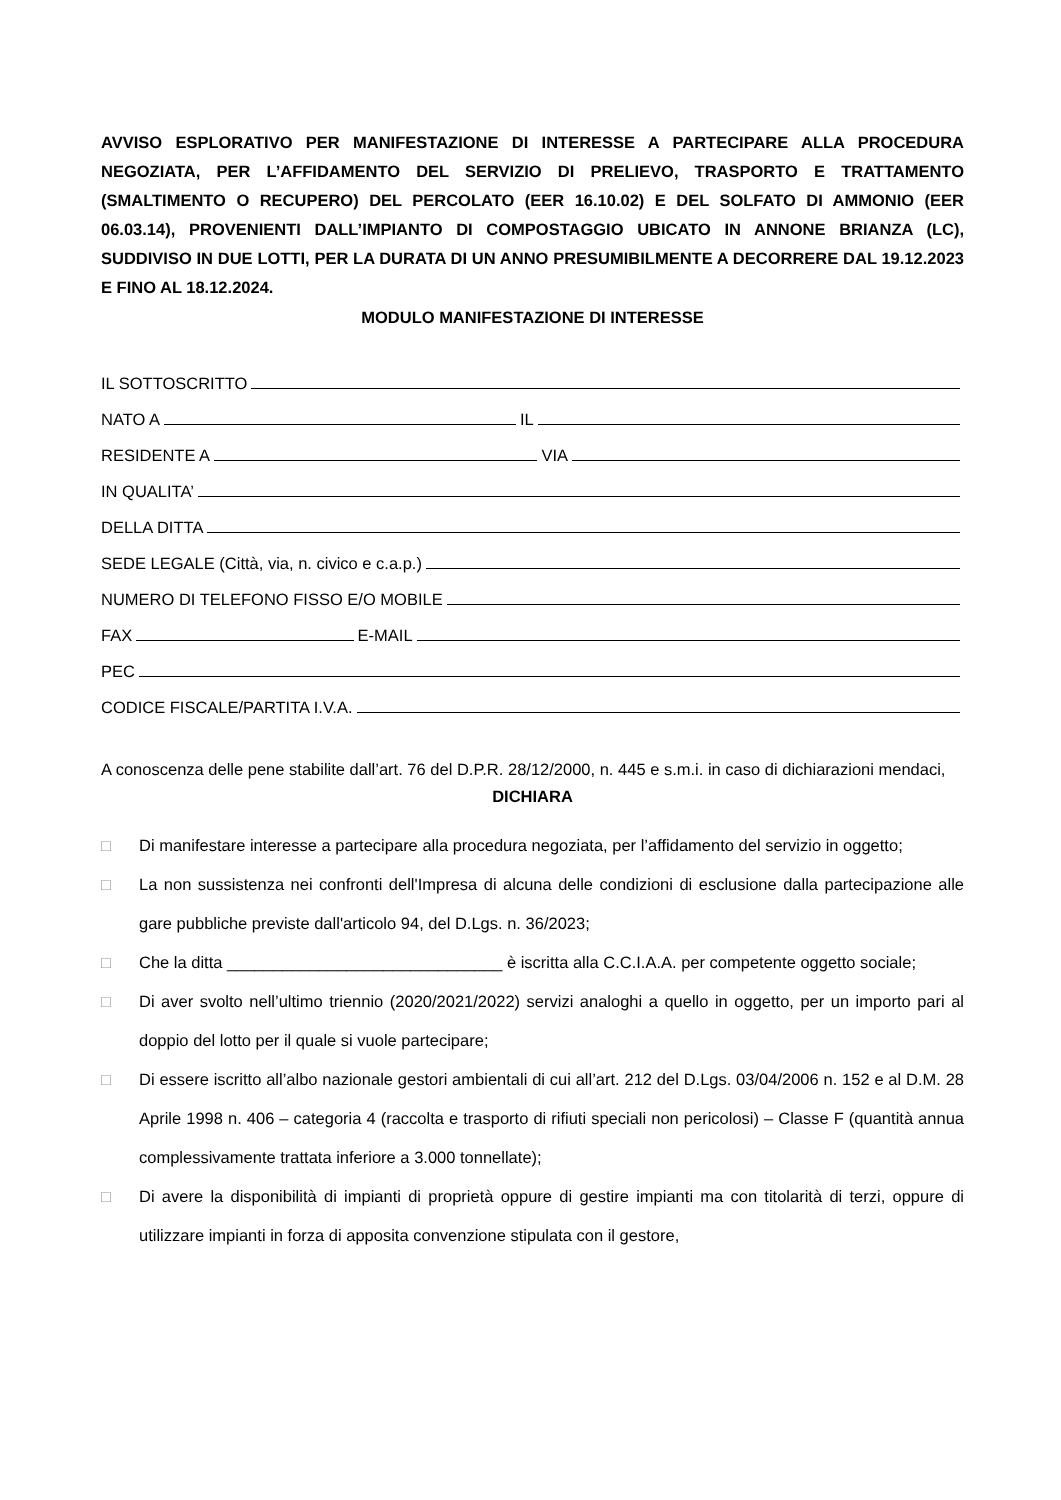AVVISO ESPLORATIVO PER MANIFESTAZIONE DI INTERESSE A PARTECIPARE ALLA PROCEDURA NEGOZIATA, PER L’AFFIDAMENTO DEL SERVIZIO DI PRELIEVO, TRASPORTO E TRATTAMENTO (SMALTIMENTO O RECUPERO) DEL PERCOLATO (EER 16.10.02) E DEL SOLFATO DI AMMONIO (EER 06.03.14), PROVENIENTI DALL’IMPIANTO DI COMPOSTAGGIO UBICATO IN ANNONE BRIANZA (LC), SUDDIVISO IN DUE LOTTI, PER LA DURATA DI UN ANNO PRESUMIBILMENTE A DECORRERE DAL 19.12.2023 E FINO AL 18.12.2024.
MODULO MANIFESTAZIONE DI INTERESSE
IL SOTTOSCRITTO
NATO A IL
RESIDENTE A VIA
IN QUALITA’
DELLA DITTA
SEDE LEGALE (Città, via, n. civico e c.a.p.)
NUMERO DI TELEFONO FISSO E/O MOBILE
FAX E-MAIL
PEC
CODICE FISCALE/PARTITA I.V.A.
A conoscenza delle pene stabilite dall’art. 76 del D.P.R. 28/12/2000, n. 445 e s.m.i. in caso di dichiarazioni mendaci,
DICHIARA
□ Di manifestare interesse a partecipare alla procedura negoziata, per l’affidamento del servizio in oggetto;
□ La non sussistenza nei confronti dell'Impresa di alcuna delle condizioni di esclusione dalla partecipazione alle gare pubbliche previste dall'articolo 94, del D.Lgs. n. 36/2023;
□ Che la ditta ______________________________ è iscritta alla C.C.I.A.A. per competente oggetto sociale;
□ Di aver svolto nell’ultimo triennio (2020/2021/2022) servizi analoghi a quello in oggetto, per un importo pari al doppio del lotto per il quale si vuole partecipare;
□ Di essere iscritto all’albo nazionale gestori ambientali di cui all’art. 212 del D.Lgs. 03/04/2006 n. 152 e al D.M. 28 Aprile 1998 n. 406 – categoria 4 (raccolta e trasporto di rifiuti speciali non pericolosi) – Classe F (quantità annua complessivamente trattata inferiore a 3.000 tonnellate);
□ Di avere la disponibilità di impianti di proprietà oppure di gestire impianti ma con titolarità di terzi, oppure di utilizzare impianti in forza di apposita convenzione stipulata con il gestore,